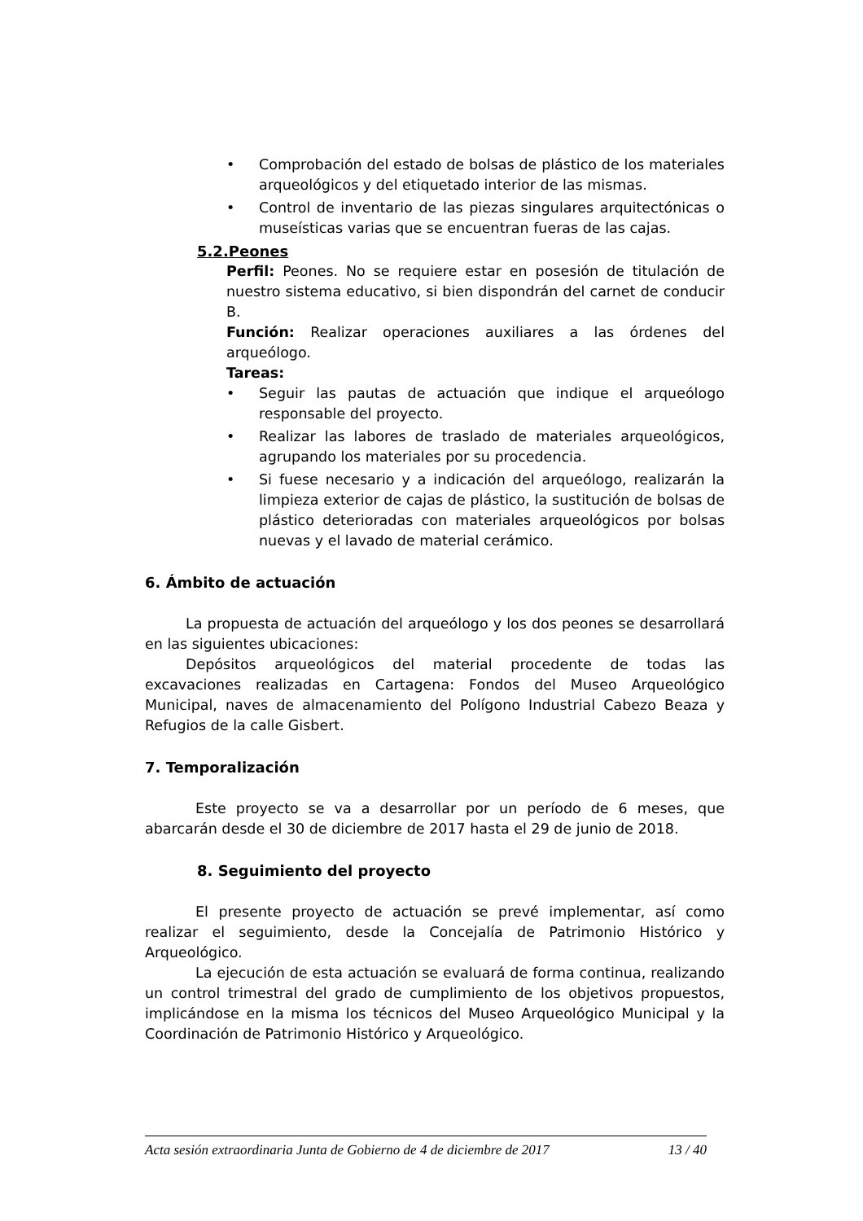• Comprobación del estado de bolsas de plástico de los materiales arqueológicos y del etiquetado interior de las mismas.
• Control de inventario de las piezas singulares arquitectónicas o museísticas varias que se encuentran fueras de las cajas.
5.2.Peones
Perfil: Peones. No se requiere estar en posesión de titulación de nuestro sistema educativo, si bien dispondrán del carnet de conducir B.
Función: Realizar operaciones auxiliares a las órdenes del arqueólogo.
Tareas:
• Seguir las pautas de actuación que indique el arqueólogo responsable del proyecto.
• Realizar las labores de traslado de materiales arqueológicos, agrupando los materiales por su procedencia.
• Si fuese necesario y a indicación del arqueólogo, realizarán la limpieza exterior de cajas de plástico, la sustitución de bolsas de plástico deterioradas con materiales arqueológicos por bolsas nuevas y el lavado de material cerámico.
6. Ámbito de actuación
La propuesta de actuación del arqueólogo y los dos peones se desarrollará en las siguientes ubicaciones:
Depósitos arqueológicos del material procedente de todas las excavaciones realizadas en Cartagena: Fondos del Museo Arqueológico Municipal, naves de almacenamiento del Polígono Industrial Cabezo Beaza y Refugios de la calle Gisbert.
7. Temporalización
Este proyecto se va a desarrollar por un período de 6 meses, que abarcarán desde el 30 de diciembre de 2017 hasta el 29 de junio de 2018.
8. Seguimiento del proyecto
El presente proyecto de actuación se prevé implementar, así como realizar el seguimiento, desde la Concejalía de Patrimonio Histórico y Arqueológico.
La ejecución de esta actuación se evaluará de forma continua, realizando un control trimestral del grado de cumplimiento de los objetivos propuestos, implicándose en la misma los técnicos del Museo Arqueológico Municipal y la Coordinación de Patrimonio Histórico y Arqueológico.
Acta sesión extraordinaria Junta de Gobierno de 4 de diciembre de 2017 13 / 40